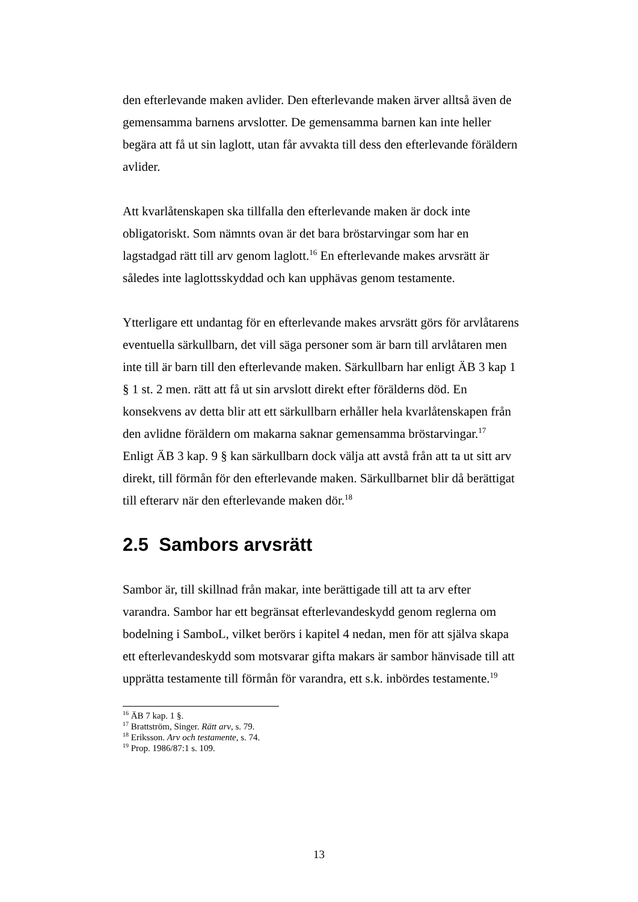den efterlevande maken avlider. Den efterlevande maken ärver alltså även de gemensamma barnens arvslotter. De gemensamma barnen kan inte heller begära att få ut sin laglott, utan får avvakta till dess den efterlevande föräldern avlider.
Att kvarlåtenskapen ska tillfalla den efterlevande maken är dock inte obligatoriskt. Som nämnts ovan är det bara bröstarvingar som har en lagstadgad rätt till arv genom laglott.<sup>16</sup> En efterlevande makes arvsrätt är således inte laglottsskyddad och kan upphävas genom testamente.
Ytterligare ett undantag för en efterlevande makes arvsrätt görs för arvlåtarens eventuella särkullbarn, det vill säga personer som är barn till arvlåtaren men inte till är barn till den efterlevande maken. Särkullbarn har enligt ÄB 3 kap 1 § 1 st. 2 men. rätt att få ut sin arvslott direkt efter förälderns död. En konsekvens av detta blir att ett särkullbarn erhåller hela kvarlåtenskapen från den avlidne föräldern om makarna saknar gemensamma bröstarvingar.<sup>17</sup> Enligt ÄB 3 kap. 9 § kan särkullbarn dock välja att avstå från att ta ut sitt arv direkt, till förmån för den efterlevande maken. Särkullbarnet blir då berättigat till efterarv när den efterlevande maken dör.<sup>18</sup>
2.5 Sambors arvsrätt
Sambor är, till skillnad från makar, inte berättigade till att ta arv efter varandra. Sambor har ett begränsat efterlevandeskydd genom reglerna om bodelning i SamboL, vilket berörs i kapitel 4 nedan, men för att själva skapa ett efterlevandeskydd som motsvarar gifta makars är sambor hänvisade till att upprätta testamente till förmån för varandra, ett s.k. inbördes testamente.<sup>19</sup>
<sup>16</sup> ÄB 7 kap. 1 §.
<sup>17</sup> Brattström, Singer. Rätt arv, s. 79.
<sup>18</sup> Eriksson. Arv och testamente, s. 74.
<sup>19</sup> Prop. 1986/87:1 s. 109.
13